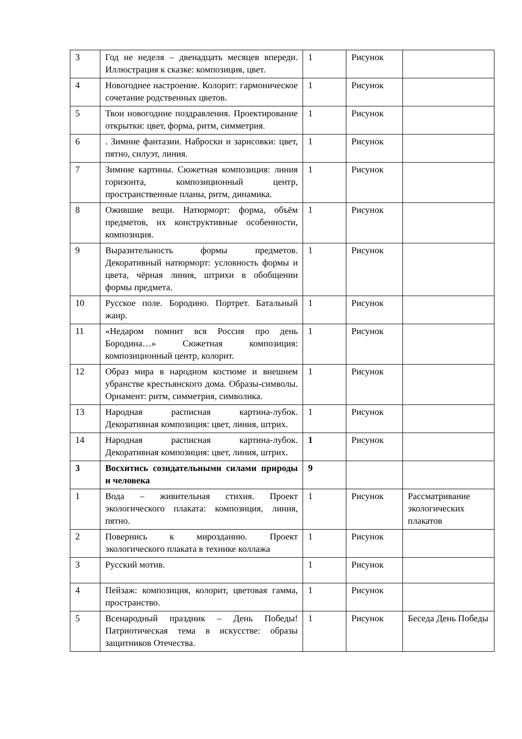| 3 | Год не неделя – двенадцать месяцев впереди. Иллюстрация к сказке: композиция, цвет. | 1 | Рисунок | |
| 4 | Новогоднее настроение. Колорит: гармоническое сочетание родственных цветов. | 1 | Рисунок | |
| 5 | Твои новогодние поздравления. Проектирование открытки: цвет, форма, ритм, симметрия. | 1 | Рисунок | |
| 6 | . Зимние фантазии. Наброски и зарисовки: цвет, пятно, силуэт, линия. | 1 | Рисунок | |
| 7 | Зимние картины. Сюжетная композиция: линия горизонта, композиционный центр, пространственные планы, ритм, динамика. | 1 | Рисунок | |
| 8 | Ожившие вещи. Натюрморт: форма, объём предметов, их конструктивные особенности, композиция. | 1 | Рисунок | |
| 9 | Выразительность формы предметов. Декоративный натюрморт: условность формы и цвета, чёрная линия, штрихи в обобщении формы предмета. | 1 | Рисунок | |
| 10 | Русское поле. Бородино. Портрет. Батальный жанр. | 1 | Рисунок | |
| 11 | «Недаром помнит вся Россия про день Бородина…» Сюжетная композиция: композиционный центр, колорит. | 1 | Рисунок | |
| 12 | Образ мира в народном костюме и внешнем убранстве крестьянского дома. Образы-символы. Орнамент: ритм, симметрия, символика. | 1 | Рисунок | |
| 13 | Народная расписная картина-лубок. Декоративная композиция: цвет, линия, штрих. | 1 | Рисунок | |
| 14 | Народная расписная картина-лубок. Декоративная композиция: цвет, линия, штрих. | 1 | Рисунок | |
| 3 | Восхитись созидательными силами природы и человека | 9 | | |
| 1 | Вода – живительная стихия. Проект экологического плаката: композиция, линия, пятно. | 1 | Рисунок | Рассматривание экологических плакатов |
| 2 | Повернись к мирозданию. Проект экологического плаката в технике коллажа | 1 | Рисунок | |
| 3 | Русский мотив. | 1 | Рисунок | |
| 4 | Пейзаж: композиция, колорит, цветовая гамма, пространство. | 1 | Рисунок | |
| 5 | Всенародный праздник – День Победы! Патриотическая тема в искусстве: образы защитников Отечества. | 1 | Рисунок | Беседа День Победы |